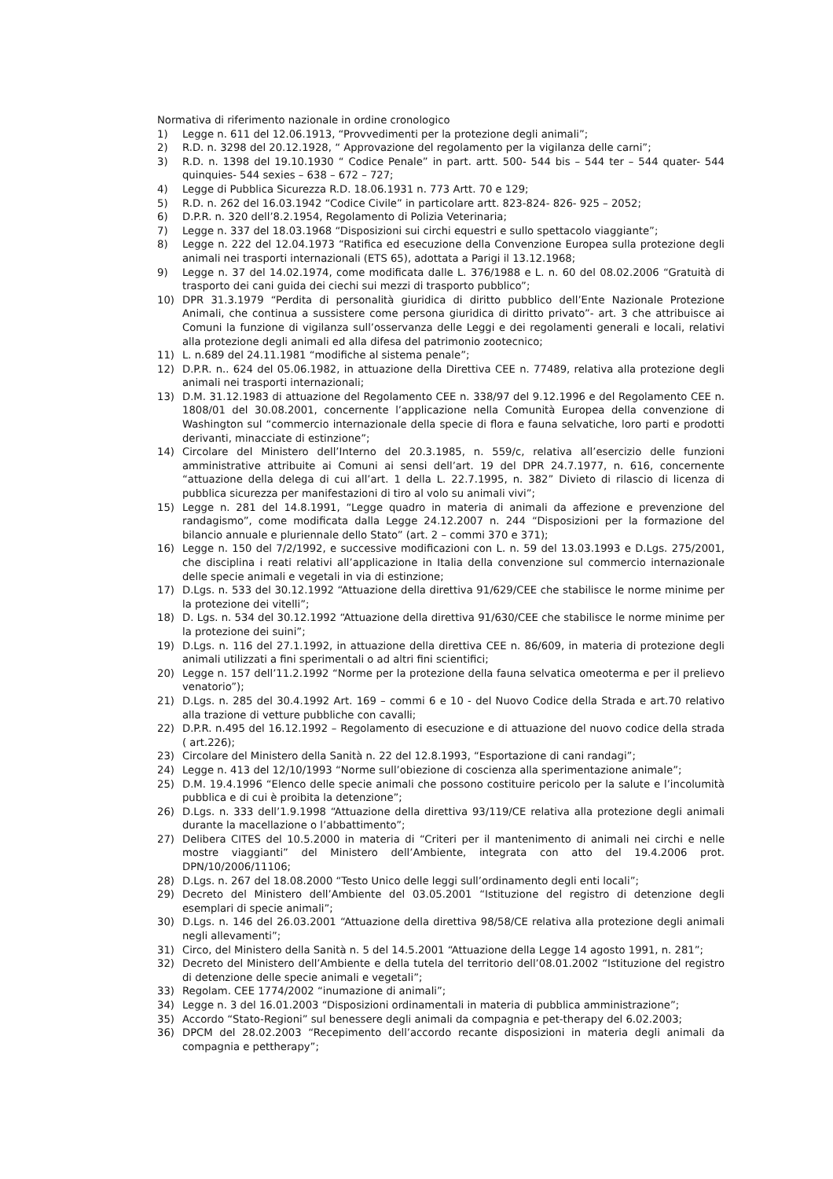Normativa di riferimento nazionale in ordine cronologico
1) Legge n. 611 del 12.06.1913, “Provvedimenti per la protezione degli animali”;
2) R.D. n. 3298 del 20.12.1928, “ Approvazione del regolamento per la vigilanza delle carni”;
3) R.D. n. 1398 del 19.10.1930 “ Codice Penale” in part. artt. 500- 544 bis – 544 ter – 544 quater- 544 quinquies- 544 sexies – 638 – 672 – 727;
4) Legge di Pubblica Sicurezza R.D. 18.06.1931 n. 773 Artt. 70 e 129;
5) R.D. n. 262 del 16.03.1942 “Codice Civile” in particolare artt. 823-824- 826- 925 – 2052;
6) D.P.R. n. 320 dell’8.2.1954, Regolamento di Polizia Veterinaria;
7) Legge n. 337 del 18.03.1968 “Disposizioni sui circhi equestri e sullo spettacolo viaggiante”;
8) Legge n. 222 del 12.04.1973 “Ratifica ed esecuzione della Convenzione Europea sulla protezione degli animali nei trasporti internazionali (ETS 65), adottata a Parigi il 13.12.1968;
9) Legge n. 37 del 14.02.1974, come modificata dalle L. 376/1988 e L. n. 60 del 08.02.2006 “Gratuità di trasporto dei cani guida dei ciechi sui mezzi di trasporto pubblico”;
10) DPR 31.3.1979 “Perdita di personalità giuridica di diritto pubblico dell’Ente Nazionale Protezione Animali, che continua a sussistere come persona giuridica di diritto privato”- art. 3 che attribuisce ai Comuni la funzione di vigilanza sull’osservanza delle Leggi e dei regolamenti generali e locali, relativi alla protezione degli animali ed alla difesa del patrimonio zootecnico;
11) L. n.689 del 24.11.1981 “modifiche al sistema penale”;
12) D.P.R. n.. 624 del 05.06.1982, in attuazione della Direttiva CEE n. 77489, relativa alla protezione degli animali nei trasporti internazionali;
13) D.M. 31.12.1983 di attuazione del Regolamento CEE n. 338/97 del 9.12.1996 e del Regolamento CEE n. 1808/01 del 30.08.2001, concernente l’applicazione nella Comunità Europea della convenzione di Washington sul “commercio internazionale della specie di flora e fauna selvatiche, loro parti e prodotti derivanti, minacciate di estinzione”;
14) Circolare del Ministero dell’Interno del 20.3.1985, n. 559/c, relativa all’esercizio delle funzioni amministrative attribuite ai Comuni ai sensi dell’art. 19 del DPR 24.7.1977, n. 616, concernente “attuazione della delega di cui all’art. 1 della L. 22.7.1995, n. 382” Divieto di rilascio di licenza di pubblica sicurezza per manifestazioni di tiro al volo su animali vivi”;
15) Legge n. 281 del 14.8.1991, “Legge quadro in materia di animali da affezione e prevenzione del randagismo”, come modificata dalla Legge 24.12.2007 n. 244 “Disposizioni per la formazione del bilancio annuale e pluriennale dello Stato” (art. 2 – commi 370 e 371);
16) Legge n. 150 del 7/2/1992, e successive modificazioni con L. n. 59 del 13.03.1993 e D.Lgs. 275/2001, che disciplina i reati relativi all’applicazione in Italia della convenzione sul commercio internazionale delle specie animali e vegetali in via di estinzione;
17) D.Lgs. n. 533 del 30.12.1992 “Attuazione della direttiva 91/629/CEE che stabilisce le norme minime per la protezione dei vitelli”;
18) D. Lgs. n. 534 del 30.12.1992 “Attuazione della direttiva 91/630/CEE che stabilisce le norme minime per la protezione dei suini”;
19) D.Lgs. n. 116 del 27.1.1992, in attuazione della direttiva CEE n. 86/609, in materia di protezione degli animali utilizzati a fini sperimentali o ad altri fini scientifici;
20) Legge n. 157 dell’11.2.1992 “Norme per la protezione della fauna selvatica omeoterma e per il prelievo venatorio”);
21) D.Lgs. n. 285 del 30.4.1992 Art. 169 – commi 6 e 10 - del Nuovo Codice della Strada e art.70 relativo alla trazione di vetture pubbliche con cavalli;
22) D.P.R. n.495 del 16.12.1992 – Regolamento di esecuzione e di attuazione del nuovo codice della strada ( art.226);
23) Circolare del Ministero della Sanità n. 22 del 12.8.1993, “Esportazione di cani randagi”;
24) Legge n. 413 del 12/10/1993 “Norme sull’obiezione di coscienza alla sperimentazione animale”;
25) D.M. 19.4.1996 “Elenco delle specie animali che possono costituire pericolo per la salute e l’incolumità pubblica e di cui è proibita la detenzione”;
26) D.Lgs. n. 333 dell’1.9.1998 “Attuazione della direttiva 93/119/CE relativa alla protezione degli animali durante la macellazione o l’abbattimento”;
27) Delibera CITES del 10.5.2000 in materia di “Criteri per il mantenimento di animali nei circhi e nelle mostre viaggianti” del Ministero dell’Ambiente, integrata con atto del 19.4.2006 prot. DPN/10/2006/11106;
28) D.Lgs. n. 267 del 18.08.2000 “Testo Unico delle leggi sull’ordinamento degli enti locali”;
29) Decreto del Ministero dell’Ambiente del 03.05.2001 “Istituzione del registro di detenzione degli esemplari di specie animali”;
30) D.Lgs. n. 146 del 26.03.2001 “Attuazione della direttiva 98/58/CE relativa alla protezione degli animali negli allevamenti”;
31) Circo, del Ministero della Sanità n. 5 del 14.5.2001 “Attuazione della Legge 14 agosto 1991, n. 281”;
32) Decreto del Ministero dell’Ambiente e della tutela del territorio dell’08.01.2002 “Istituzione del registro di detenzione delle specie animali e vegetali”;
33) Regolam. CEE 1774/2002 “inumazione di animali”;
34) Legge n. 3 del 16.01.2003 “Disposizioni ordinamentali in materia di pubblica amministrazione”;
35) Accordo “Stato-Regioni” sul benessere degli animali da compagnia e pet-therapy del 6.02.2003;
36) DPCM del 28.02.2003 “Recepimento dell’accordo recante disposizioni in materia degli animali da compagnia e pettherapy”;